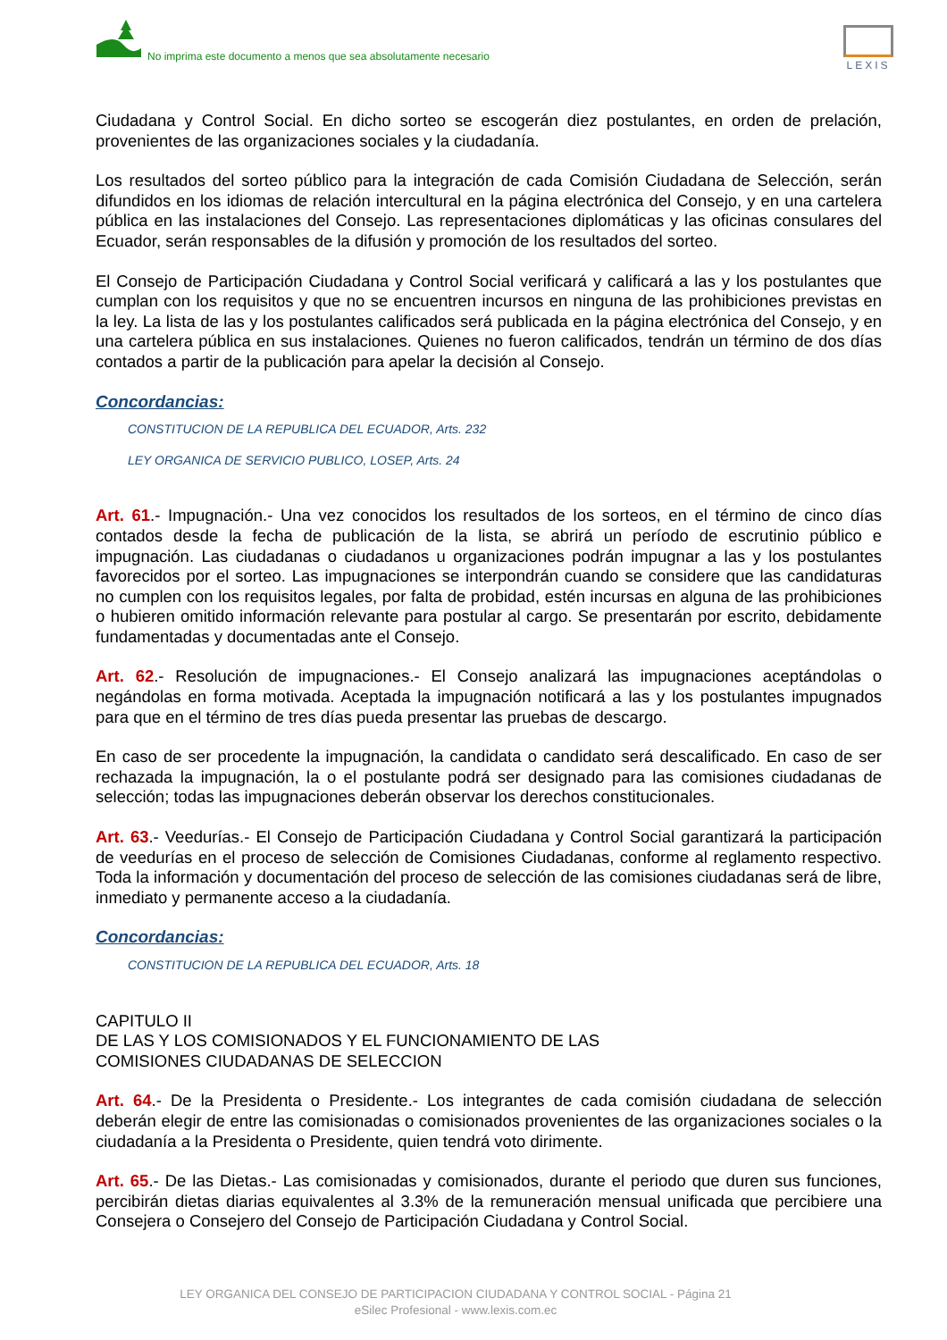No imprima este documento a menos que sea absolutamente necesario
LEXIS
Ciudadana y Control Social. En dicho sorteo se escogerán diez postulantes, en orden de prelación, provenientes de las organizaciones sociales y la ciudadanía.
Los resultados del sorteo público para la integración de cada Comisión Ciudadana de Selección, serán difundidos en los idiomas de relación intercultural en la página electrónica del Consejo, y en una cartelera pública en las instalaciones del Consejo. Las representaciones diplomáticas y las oficinas consulares del Ecuador, serán responsables de la difusión y promoción de los resultados del sorteo.
El Consejo de Participación Ciudadana y Control Social verificará y calificará a las y los postulantes que cumplan con los requisitos y que no se encuentren incursos en ninguna de las prohibiciones previstas en la ley. La lista de las y los postulantes calificados será publicada en la página electrónica del Consejo, y en una cartelera pública en sus instalaciones. Quienes no fueron calificados, tendrán un término de dos días contados a partir de la publicación para apelar la decisión al Consejo.
Concordancias:
CONSTITUCION DE LA REPUBLICA DEL ECUADOR, Arts. 232
LEY ORGANICA DE SERVICIO PUBLICO, LOSEP, Arts. 24
Art. 61.- Impugnación.- Una vez conocidos los resultados de los sorteos, en el término de cinco días contados desde la fecha de publicación de la lista, se abrirá un período de escrutinio público e impugnación. Las ciudadanas o ciudadanos u organizaciones podrán impugnar a las y los postulantes favorecidos por el sorteo. Las impugnaciones se interpondrán cuando se considere que las candidaturas no cumplen con los requisitos legales, por falta de probidad, estén incursas en alguna de las prohibiciones o hubieren omitido información relevante para postular al cargo. Se presentarán por escrito, debidamente fundamentadas y documentadas ante el Consejo.
Art. 62.- Resolución de impugnaciones.- El Consejo analizará las impugnaciones aceptándolas o negándolas en forma motivada. Aceptada la impugnación notificará a las y los postulantes impugnados para que en el término de tres días pueda presentar las pruebas de descargo.
En caso de ser procedente la impugnación, la candidata o candidato será descalificado. En caso de ser rechazada la impugnación, la o el postulante podrá ser designado para las comisiones ciudadanas de selección; todas las impugnaciones deberán observar los derechos constitucionales.
Art. 63.- Veedurías.- El Consejo de Participación Ciudadana y Control Social garantizará la participación de veedurías en el proceso de selección de Comisiones Ciudadanas, conforme al reglamento respectivo. Toda la información y documentación del proceso de selección de las comisiones ciudadanas será de libre, inmediato y permanente acceso a la ciudadanía.
Concordancias:
CONSTITUCION DE LA REPUBLICA DEL ECUADOR, Arts. 18
CAPITULO II
DE LAS Y LOS COMISIONADOS Y EL FUNCIONAMIENTO DE LAS
COMISIONES CIUDADANAS DE SELECCION
Art. 64.- De la Presidenta o Presidente.- Los integrantes de cada comisión ciudadana de selección deberán elegir de entre las comisionadas o comisionados provenientes de las organizaciones sociales o la ciudadanía a la Presidenta o Presidente, quien tendrá voto dirimente.
Art. 65.- De las Dietas.- Las comisionadas y comisionados, durante el periodo que duren sus funciones, percibirán dietas diarias equivalentes al 3.3% de la remuneración mensual unificada que percibiere una Consejera o Consejero del Consejo de Participación Ciudadana y Control Social.
LEY ORGANICA DEL CONSEJO DE PARTICIPACION CIUDADANA Y CONTROL SOCIAL - Página 21
eSilec Profesional - www.lexis.com.ec